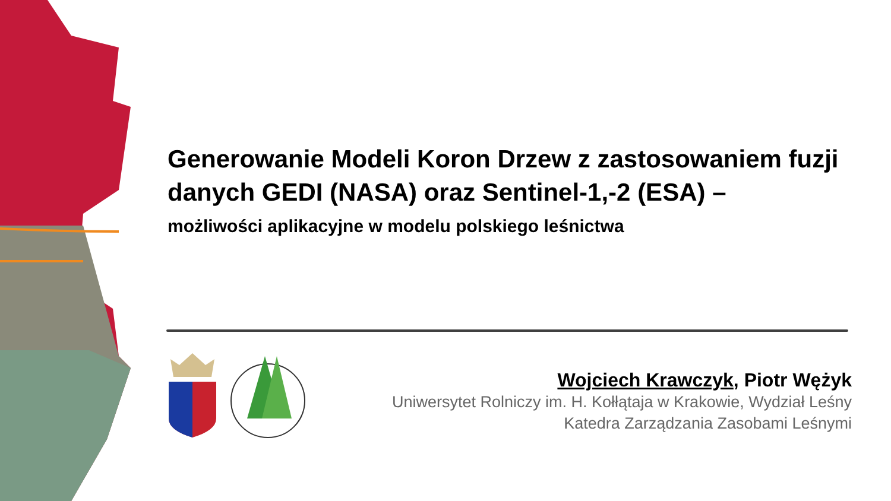Generowanie Modeli Koron Drzew z zastosowaniem fuzji danych GEDI (NASA) oraz Sentinel-1,-2 (ESA) –
możliwości aplikacyjne w modelu polskiego leśnictwa
Wojciech Krawczyk, Piotr Wężyk
Uniwersytet Rolniczy im. H. Kołłątaja w Krakowie, Wydział Leśny
Katedra Zarządzania Zasobami Leśnymi